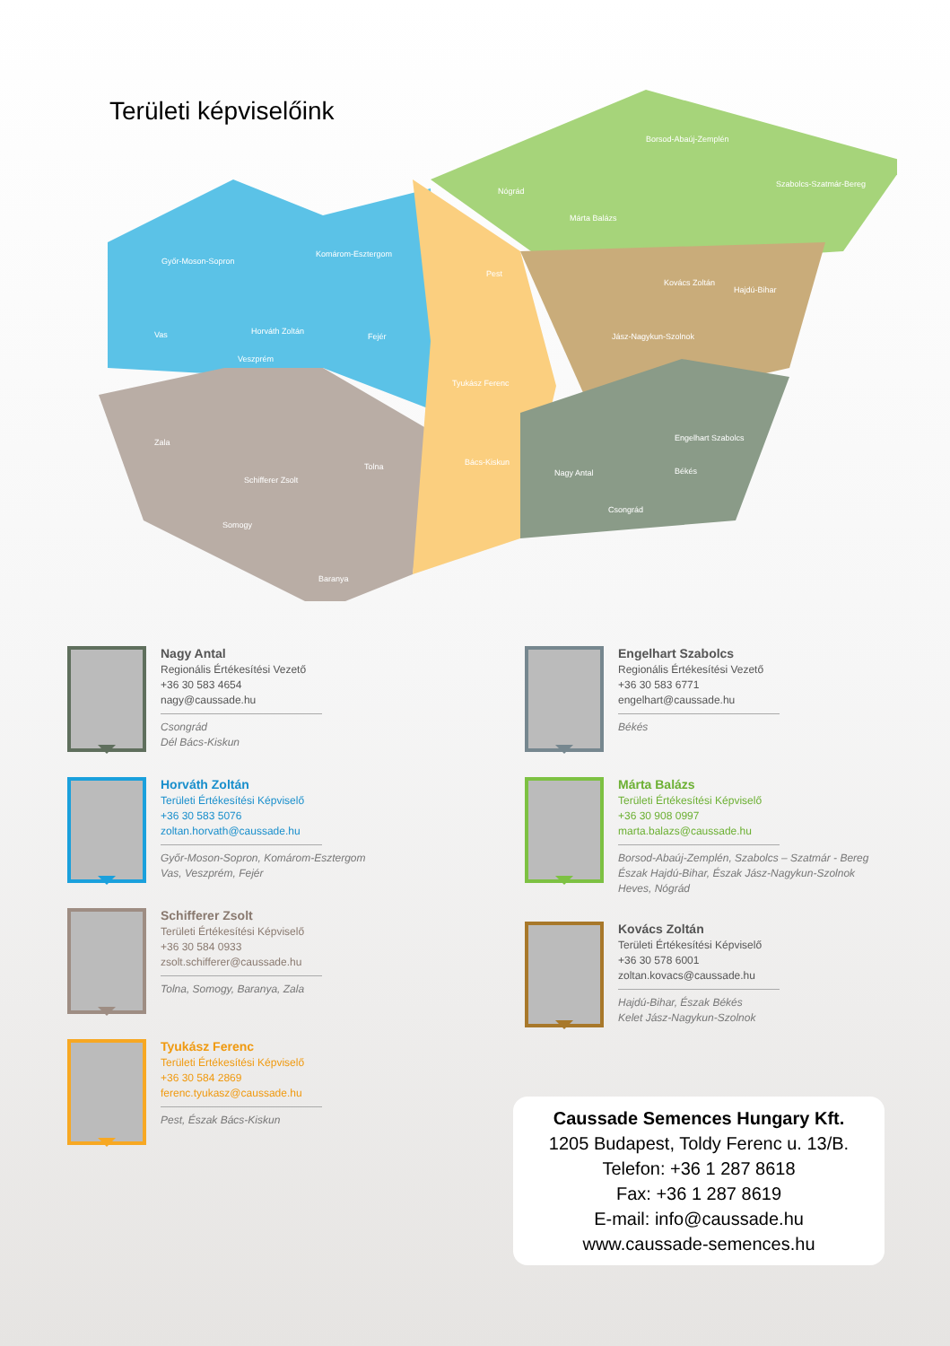Területi képviselőink
Borsod-Abaúj-Zemplén
Nógrád
Szabolcs-Szatmár-Bereg
Győr-Moson-Sopron
Komárom-Esztergom
Pest
Hajdú-Bihar
Vas Fejér Jász-Nagykun-Szolnok
Veszprém
Zala
Tolna Bács-Kiskun
Békés
Csongrád
Somogy
Baranya
Márta Balázs
Kovács Zoltán
Horváth Zoltán
Tyukász Ferenc
Engelhart Szabolcs
Nagy Antal
Schifferer Zsolt
Nagy Antal
Regionális Értékesítési Vezető
+36 30 583 4654
nagy@caussade.hu
Csongrád
Dél Bács-Kiskun
Horváth Zoltán
Területi Értékesítési Képviselő
+36 30 583 5076
zoltan.horvath@caussade.hu
Győr-Moson-Sopron, Komárom-Esztergom
Vas, Veszprém, Fejér
Schifferer Zsolt
Területi Értékesítési Képviselő
+36 30 584 0933
zsolt.schifferer@caussade.hu
Tolna, Somogy, Baranya, Zala
Tyukász Ferenc
Területi Értékesítési Képviselő
+36 30 584 2869
ferenc.tyukasz@caussade.hu
Pest, Észak Bács-Kiskun
Engelhart Szabolcs
Regionális Értékesítési Vezető
+36 30 583 6771
engelhart@caussade.hu
Békés
Márta Balázs
Területi Értékesítési Képviselő
+36 30 908 0997
marta.balazs@caussade.hu
Borsod-Abaúj-Zemplén, Szabolcs – Szatmár - Bereg
Észak Hajdú-Bihar, Észak Jász-Nagykun-Szolnok
Heves, Nógrád
Kovács Zoltán
Területi Értékesítési Képviselő
+36 30 578 6001
zoltan.kovacs@caussade.hu
Hajdú-Bihar, Észak Békés
Kelet Jász-Nagykun-Szolnok
Caussade Semences Hungary Kft.
1205 Budapest, Toldy Ferenc u. 13/B.
Telefon: +36 1 287 8618
Fax: +36 1 287 8619
E-mail: info@caussade.hu
www.caussade-semences.hu